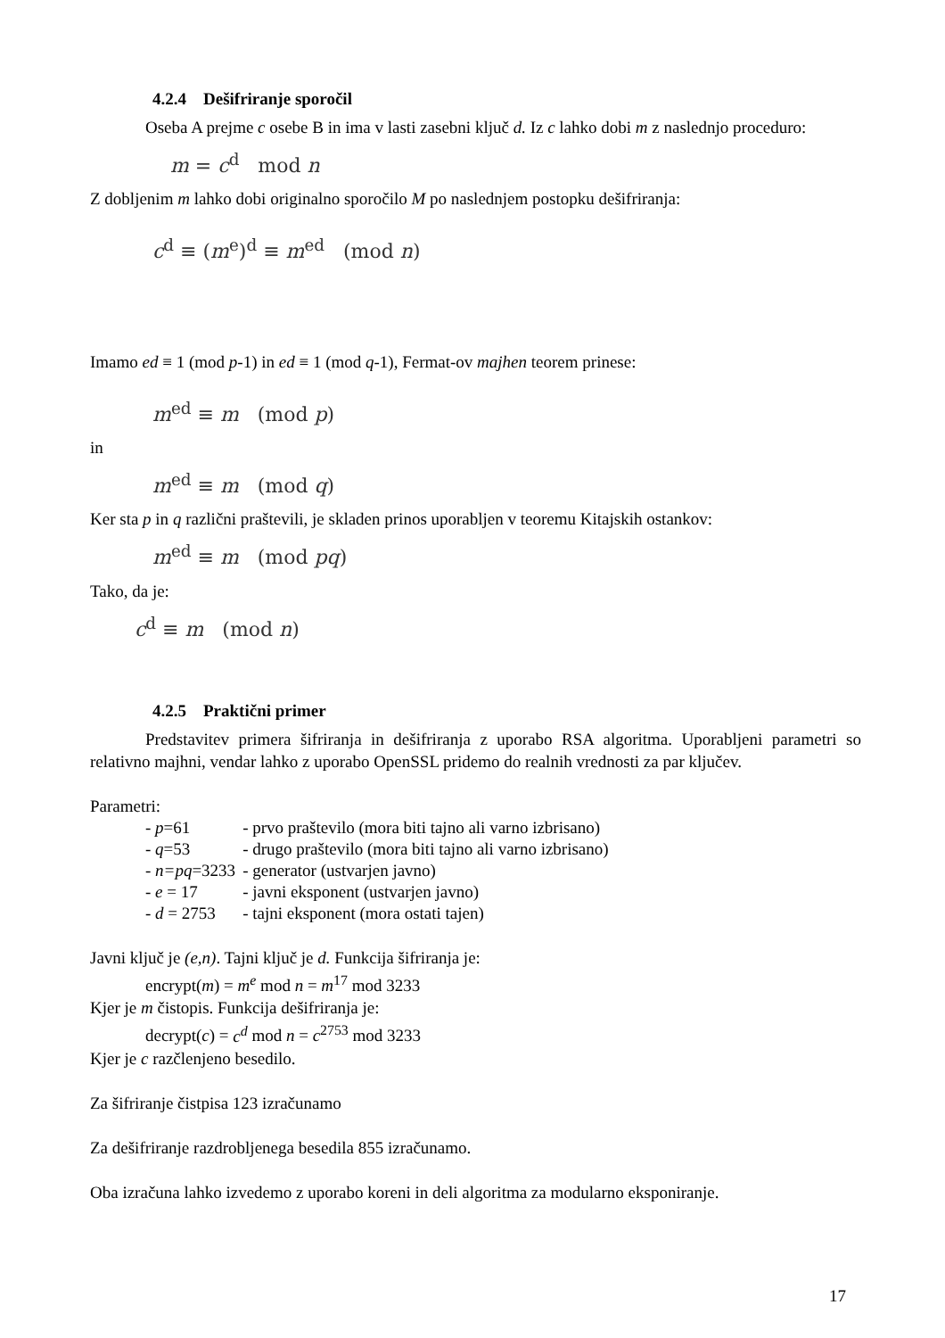4.2.4 Dešifriranje sporočil
Oseba A prejme c osebe B in ima v lasti zasebni ključ d. Iz c lahko dobi m z naslednjo proceduro:
m = c<sup>d</sup> mod n
Z dobljenim m lahko dobi originalno sporočilo M po naslednjem postopku dešifriranja:
c<sup>d</sup> ≡ (m<sup>e</sup>)<sup>d</sup> ≡ m<sup>ed</sup> (mod n)
Imamo ed ≡ 1 (mod p-1) in ed ≡ 1 (mod q-1), Fermat-ov majhen teorem prinese:
m<sup>ed</sup> ≡ m (mod p)
in
m<sup>ed</sup> ≡ m (mod q)
Ker sta p in q različni praštevili, je skladen prinos uporabljen v teoremu Kitajskih ostankov:
m<sup>ed</sup> ≡ m (mod pq)
Tako, da je:
c<sup>d</sup> ≡ m (mod n)
4.2.5 Praktični primer
Predstavitev primera šifriranja in dešifriranja z uporabo RSA algoritma. Uporabljeni parametri so relativno majhni, vendar lahko z uporabo OpenSSL pridemo do realnih vrednosti za par ključev.
Parametri:
| - p =61 | - prvo praštevilo (mora biti tajno ali varno izbrisano) |
| - q =53 | - drugo praštevilo (mora biti tajno ali varno izbrisano) |
| - n=pq =3233 | - generator (ustvarjen javno) |
| - e = 17 | - javni eksponent (ustvarjen javno) |
| - d = 2753 | - tajni eksponent (mora ostati tajen) |
Javni ključ je (e,n). Tajni ključ je d. Funkcija šifriranja je:
encrypt(m) = m<sup>e</sup> mod n = m<sup>17</sup> mod 3233
Kjer je m čistopis. Funkcija dešifriranja je:
decrypt(c) = c<sup>d</sup> mod n = c<sup>2753</sup> mod 3233
Kjer je c razčlenjeno besedilo.
Za šifriranje čistpisa 123 izračunamo
Za dešifriranje razdrobljenega besedila 855 izračunamo.
Oba izračuna lahko izvedemo z uporabo koreni in deli algoritma za modularno eksponiranje.
17